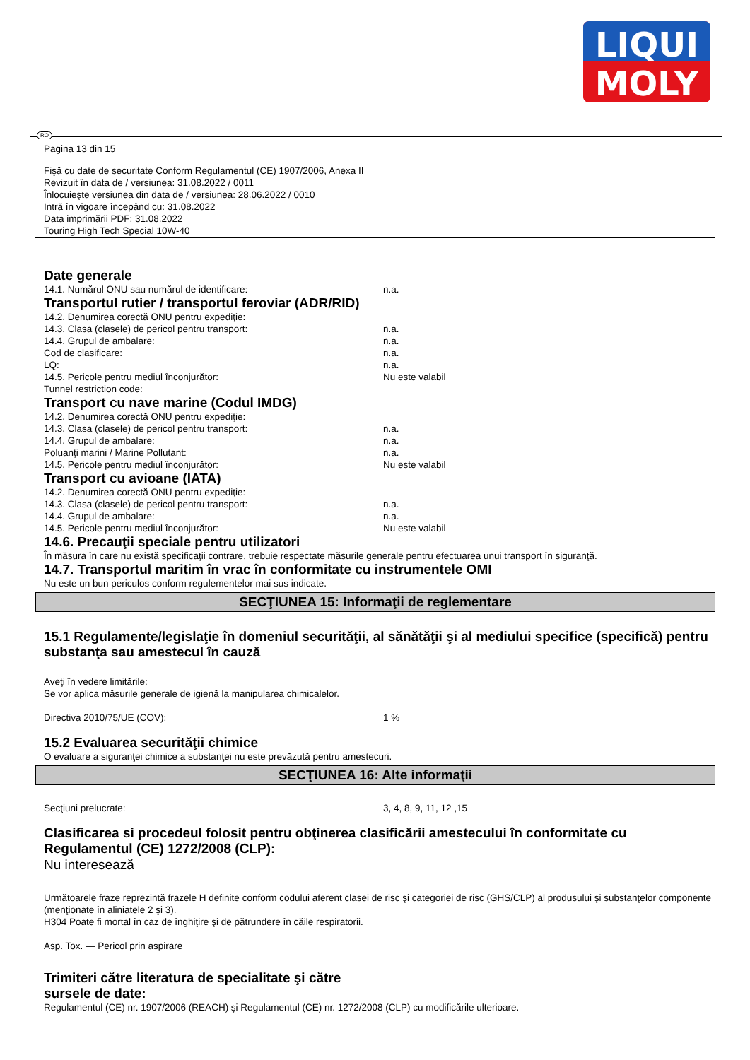LIQUI
MOLY
RO
Pagina 13 din 15
Fişă cu date de securitate Conform Regulamentul (CE) 1907/2006, Anexa II
Revizuit în data de / versiunea: 31.08.2022 / 0011
Înlocuieşte versiunea din data de / versiunea: 28.06.2022 / 0010
Intră în vigoare începând cu: 31.08.2022
Data imprimării PDF: 31.08.2022
Touring High Tech Special 10W-40
Date generale
14.1. Numărul ONU sau numărul de identificare: n.a.
Transportul rutier / transportul feroviar (ADR/RID)
14.2. Denumirea corectă ONU pentru expediţie:
14.3. Clasa (clasele) de pericol pentru transport: n.a.
14.4. Grupul de ambalare: n.a.
Cod de clasificare: n.a.
LQ: n.a.
14.5. Pericole pentru mediul înconjurător: Nu este valabil
Tunnel restriction code:
Transport cu nave marine (Codul IMDG)
14.2. Denumirea corectă ONU pentru expediţie:
14.3. Clasa (clasele) de pericol pentru transport: n.a.
14.4. Grupul de ambalare: n.a.
Poluanţi marini / Marine Pollutant: n.a.
14.5. Pericole pentru mediul înconjurător: Nu este valabil
Transport cu avioane (IATA)
14.2. Denumirea corectă ONU pentru expediţie:
14.3. Clasa (clasele) de pericol pentru transport: n.a.
14.4. Grupul de ambalare: n.a.
14.5. Pericole pentru mediul înconjurător: Nu este valabil
14.6. Precauţii speciale pentru utilizatori
În măsura în care nu există specificaţii contrare, trebuie respectate măsurile generale pentru efectuarea unui transport în siguranţă.
14.7. Transportul maritim în vrac în conformitate cu instrumentele OMI
Nu este un bun periculos conform regulementelor mai sus indicate.
SECŢIUNEA 15: Informaţii de reglementare
15.1 Regulamente/legislaţie în domeniul securităţii, al sănătăţii şi al mediului specifice (specifică) pentru substanţa sau amestecul în cauză
Aveţi în vedere limitările:
Se vor aplica măsurile generale de igienă la manipularea chimicalelor.
Directiva 2010/75/UE (COV): 1 %
15.2 Evaluarea securităţii chimice
O evaluare a siguranţei chimice a substanţei nu este prevăzută pentru amestecuri.
SECŢIUNEA 16: Alte informaţii
Secţiuni prelucrate: 3, 4, 8, 9, 11, 12 ,15
Clasificarea si procedeul folosit pentru obţinerea clasificării amestecului în conformitate cu Regulamentul (CE) 1272/2008 (CLP):
Nu interesează
Următoarele fraze reprezintă frazele H definite conform codului aferent clasei de risc şi categoriei de risc (GHS/CLP) al produsului şi substanţelor componente (menţionate în aliniatele 2 şi 3).
H304 Poate fi mortal în caz de înghiţire şi de pătrundere în căile respiratorii.
Asp. Tox. — Pericol prin aspirare
Trimiteri către literatura de specialitate şi către
sursele de date:
Regulamentul (CE) nr. 1907/2006 (REACH) şi Regulamentul (CE) nr. 1272/2008 (CLP) cu modificările ulterioare.